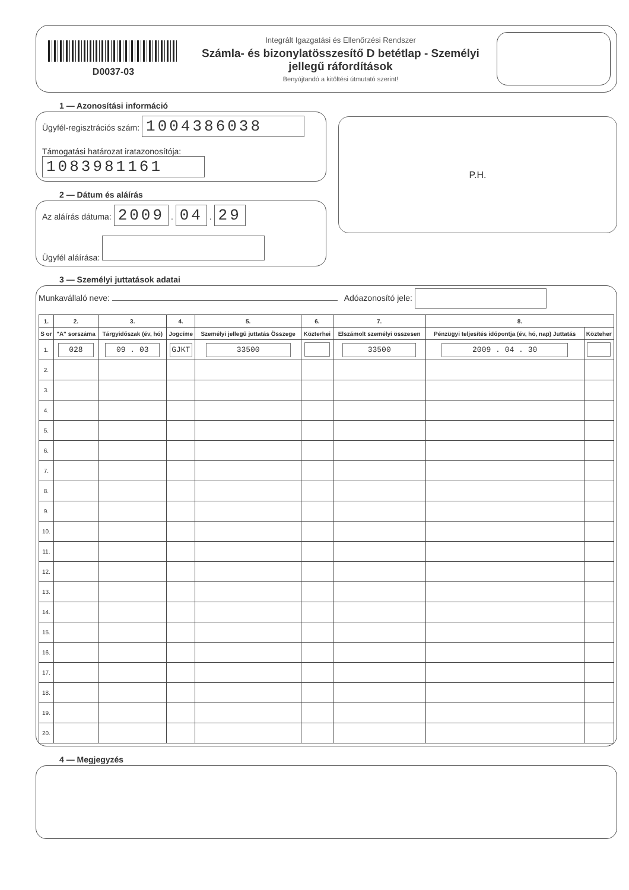D0037-03
Integrált Igazgatási és Ellenőrzési Rendszer
Számla- és bizonylatösszesítő D betétlap - Személyi jellegű ráfordítások
Benyújtandó a kitöltési útmutató szerint!
1 — Azonosítási információ
Ügyfél-regisztrációs szám: 1004386038
Támogatási határozat iratazonosítója: 1083981161
2 — Dátum és aláírás
Az aláírás dátuma: 2009 . 04 . 29
Ügyfél aláírása:
P.H.
3 — Személyi juttatások adatai
Munkavállaló neve: Adóazonosító jele:
| 1. | 2. | 3. | 4. | 5. | 6. | 7. | 8. | |
| --- | --- | --- | --- | --- | --- | --- | --- | --- |
| S or | "A" sorszáma | Tárgyidőszak (év, hó) | Jogcíme | Személyi jellegű juttatás Összege | Közterhei | Elszámolt személyi összesen | Pénzügyi teljesítés időpontja (év, hó, nap) Juttatás | Közteher |
| 1. | 028 | 09 . 03 | GJKT | 33500 | | 33500 | 2009 . 04 . 30 | |
| 2. | | | | | | | | |
| 3. | | | | | | | | |
| 4. | | | | | | | | |
| 5. | | | | | | | | |
| 6. | | | | | | | | |
| 7. | | | | | | | | |
| 8. | | | | | | | | |
| 9. | | | | | | | | |
| 10. | | | | | | | | |
| 11. | | | | | | | | |
| 12. | | | | | | | | |
| 13. | | | | | | | | |
| 14. | | | | | | | | |
| 15. | | | | | | | | |
| 16. | | | | | | | | |
| 17. | | | | | | | | |
| 18. | | | | | | | | |
| 19. | | | | | | | | |
| 20. | | | | | | | | |
4 — Megjegyzés